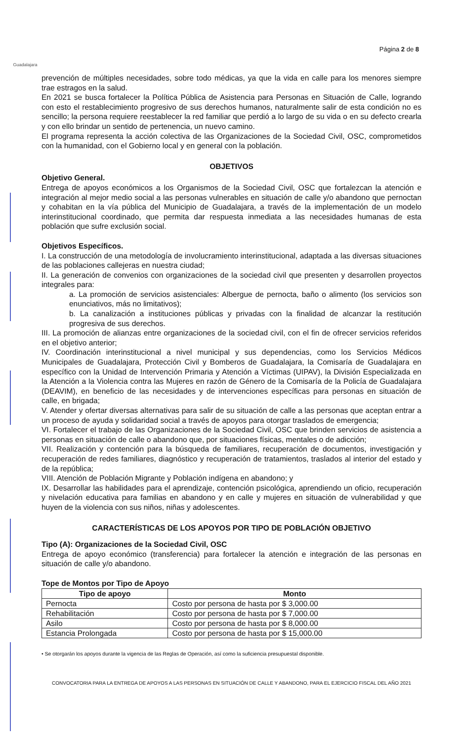Guadalajara
Página 2 de 8
prevención de múltiples necesidades, sobre todo médicas, ya que la vida en calle para los menores siempre trae estragos en la salud.
En 2021 se busca fortalecer la Política Pública de Asistencia para Personas en Situación de Calle, logrando con esto el restablecimiento progresivo de sus derechos humanos, naturalmente salir de esta condición no es sencillo; la persona requiere reestablecer la red familiar que perdió a lo largo de su vida o en su defecto crearla y con ello brindar un sentido de pertenencia, un nuevo camino.
El programa representa la acción colectiva de las Organizaciones de la Sociedad Civil, OSC, comprometidos con la humanidad, con el Gobierno local y en general con la población.
OBJETIVOS
Objetivo General.
Entrega de apoyos económicos a los Organismos de la Sociedad Civil, OSC que fortalezcan la atención e integración al mejor medio social a las personas vulnerables en situación de calle y/o abandono que pernoctan y cohabitan en la vía pública del Municipio de Guadalajara, a través de la implementación de un modelo interinstitucional coordinado, que permita dar respuesta inmediata a las necesidades humanas de esta población que sufre exclusión social.
Objetivos Específicos.
I. La construcción de una metodología de involucramiento interinstitucional, adaptada a las diversas situaciones de las poblaciones callejeras en nuestra ciudad;
II. La generación de convenios con organizaciones de la sociedad civil que presenten y desarrollen proyectos integrales para:
a. La promoción de servicios asistenciales: Albergue de pernocta, baño o alimento (los servicios son enunciativos, más no limitativos);
b. La canalización a instituciones públicas y privadas con la finalidad de alcanzar la restitución progresiva de sus derechos.
III. La promoción de alianzas entre organizaciones de la sociedad civil, con el fin de ofrecer servicios referidos en el objetivo anterior;
IV. Coordinación interinstitucional a nivel municipal y sus dependencias, como los Servicios Médicos Municipales de Guadalajara, Protección Civil y Bomberos de Guadalajara, la Comisaría de Guadalajara en específico con la Unidad de Intervención Primaria y Atención a Víctimas (UIPAV), la División Especializada en la Atención a la Violencia contra las Mujeres en razón de Género de la Comisaría de la Policía de Guadalajara (DEAVIM), en beneficio de las necesidades y de intervenciones específicas para personas en situación de calle, en brigada;
V. Atender y ofertar diversas alternativas para salir de su situación de calle a las personas que aceptan entrar a un proceso de ayuda y solidaridad social a través de apoyos para otorgar traslados de emergencia;
VI. Fortalecer el trabajo de las Organizaciones de la Sociedad Civil, OSC que brinden servicios de asistencia a personas en situación de calle o abandono que, por situaciones físicas, mentales o de adicción;
VII. Realización y contención para la búsqueda de familiares, recuperación de documentos, investigación y recuperación de redes familiares, diagnóstico y recuperación de tratamientos, traslados al interior del estado y de la república;
VIII. Atención de Población Migrante y Población indígena en abandono; y
IX. Desarrollar las habilidades para el aprendizaje, contención psicológica, aprendiendo un oficio, recuperación y nivelación educativa para familias en abandono y en calle y mujeres en situación de vulnerabilidad y que huyen de la violencia con sus niños, niñas y adolescentes.
CARACTERÍSTICAS DE LOS APOYOS POR TIPO DE POBLACIÓN OBJETIVO
Tipo (A): Organizaciones de la Sociedad Civil, OSC
Entrega de apoyo económico (transferencia) para fortalecer la atención e integración de las personas en situación de calle y/o abandono.
Tope de Montos por Tipo de Apoyo
| Tipo de apoyo | Monto |
| --- | --- |
| Pernocta | Costo por persona de hasta por $ 3,000.00 |
| Rehabilitación | Costo por persona de hasta por $ 7,000.00 |
| Asilo | Costo por persona de hasta por $ 8,000.00 |
| Estancia Prolongada | Costo por persona de hasta por $ 15,000.00 |
• Se otorgarán los apoyos durante la vigencia de las Reglas de Operación, así como la suficiencia presupuestal disponible.
CONVOCATORIA PARA LA ENTREGA DE APOYOS A LAS PERSONAS EN SITUACIÓN DE CALLE Y ABANDONO, PARA EL EJERCICIO FISCAL DEL AÑO 2021